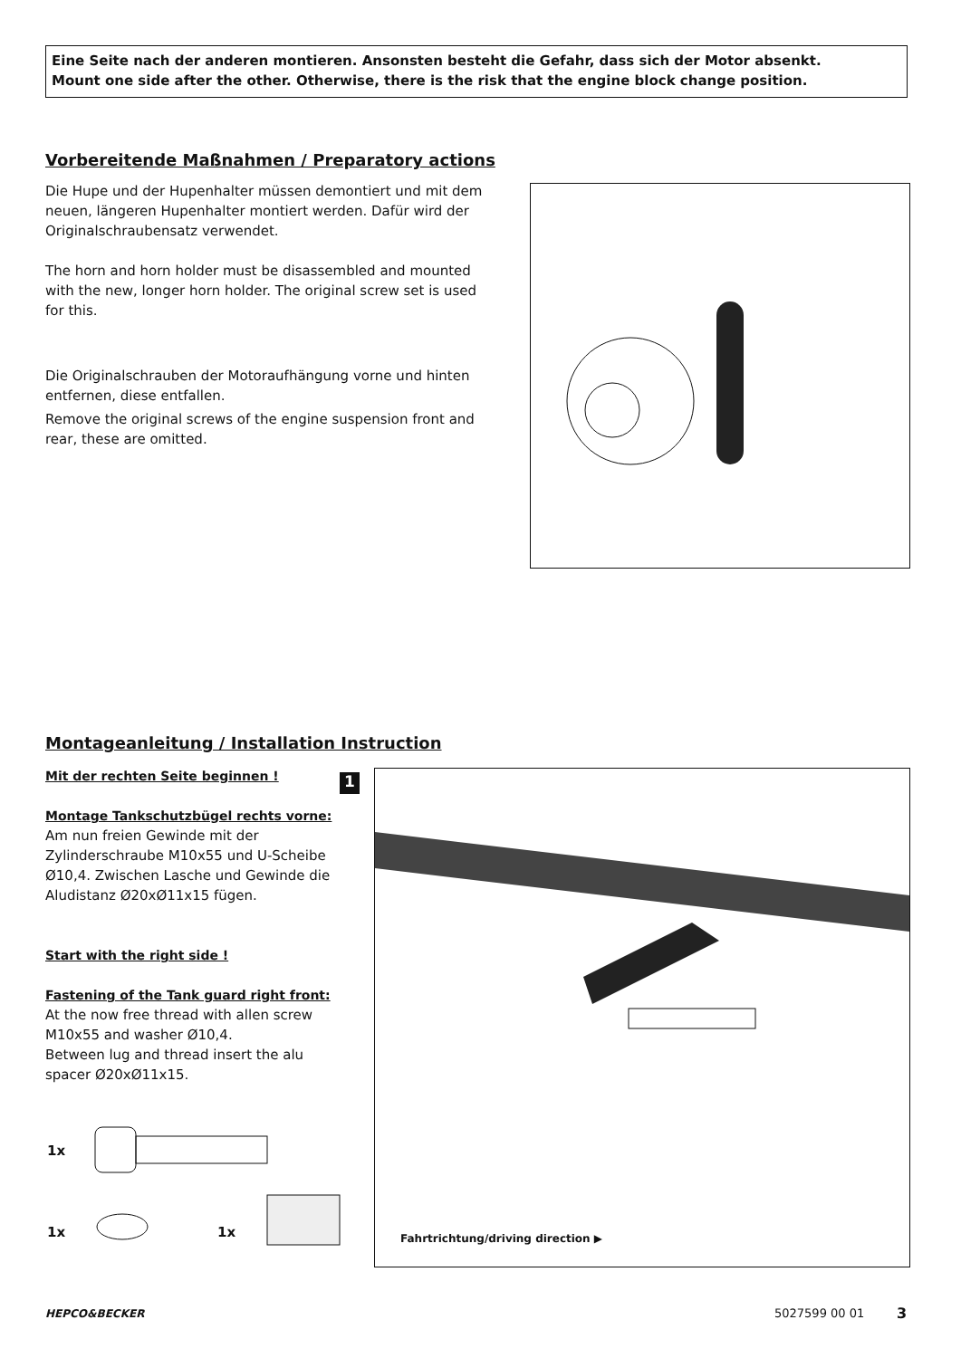Eine Seite nach der anderen montieren. Ansonsten besteht die Gefahr, dass sich der Motor absenkt.
Mount one side after the other. Otherwise, there is the risk that the engine block change position.
Vorbereitende Maßnahmen / Preparatory actions
Die Hupe und der Hupenhalter müssen demontiert und mit dem neuen, längeren Hupenhalter montiert werden. Dafür wird der Originalschraubensatz verwendet.
The horn and horn holder must be disassembled and mounted with the new, longer horn holder. The original screw set is used for this.
Die Originalschrauben der Motoraufhängung vorne und hinten entfernen, diese entfallen.
Remove the original screws of the engine suspension front and rear, these are omitted.
Montageanleitung / Installation Instruction
Mit der rechten Seite beginnen !
Montage Tankschutzbügel rechts vorne:
Am nun freien Gewinde mit der Zylinderschraube M10x55 und U-Scheibe Ø10,4. Zwischen Lasche und Gewinde die Aludistanz Ø20xØ11x15 fügen.
Start with the right side !
Fastening of the Tank guard right front:
At the now free thread with allen screw M10x55 and washer Ø10,4.
Between lug and thread insert the alu spacer Ø20xØ11x15.
1x
1x 1x
1 Fahrtrichtung/driving direction ▶
HEPCO&BECKER 5027599 00 01 3